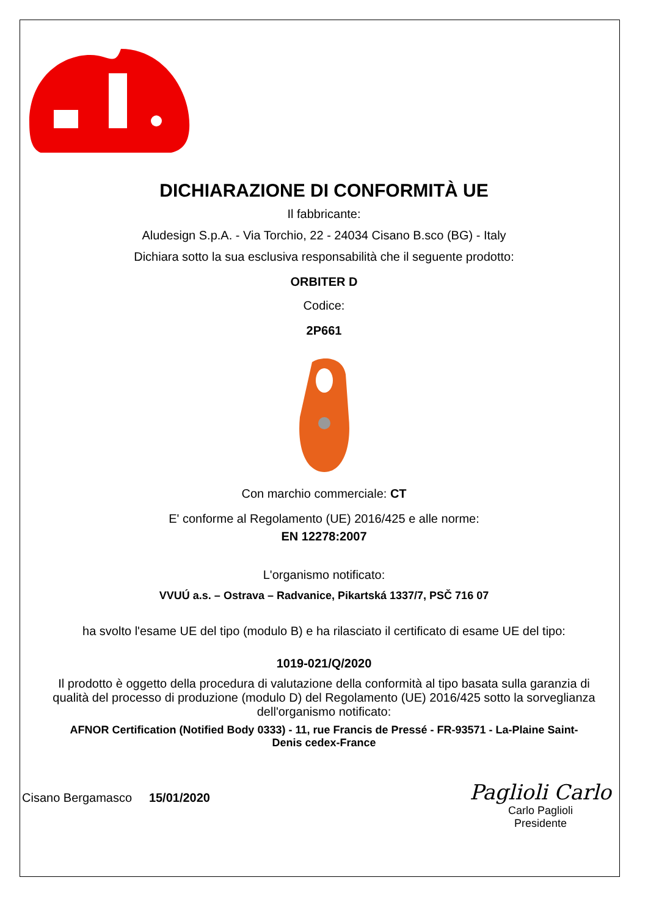DICHIARAZIONE DI CONFORMITÀ UE
Il fabbricante:
Aludesign S.p.A. - Via Torchio, 22 - 24034 Cisano B.sco (BG) - Italy
Dichiara sotto la sua esclusiva responsabilità che il seguente prodotto:
ORBITER D
Codice:
2P661
Con marchio commerciale: CT
E' conforme al Regolamento (UE) 2016/425 e alle norme:
EN 12278:2007
L'organismo notificato:
VVUÚ a.s. – Ostrava – Radvanice, Pikartská 1337/7, PSČ 716 07
ha svolto l'esame UE del tipo (modulo B) e ha rilasciato il certificato di esame UE del tipo:
1019-021/Q/2020
Il prodotto è oggetto della procedura di valutazione della conformità al tipo basata sulla garanzia di qualità del processo di produzione (modulo D) del Regolamento (UE) 2016/425 sotto la sorveglianza dell'organismo notificato:
AFNOR Certification (Notified Body 0333) - 11, rue Francis de Pressé - FR-93571 - La-Plaine Saint-Denis cedex-France
Cisano Bergamasco 15/01/2020
Paglioli Carlo
Carlo Paglioli
Presidente